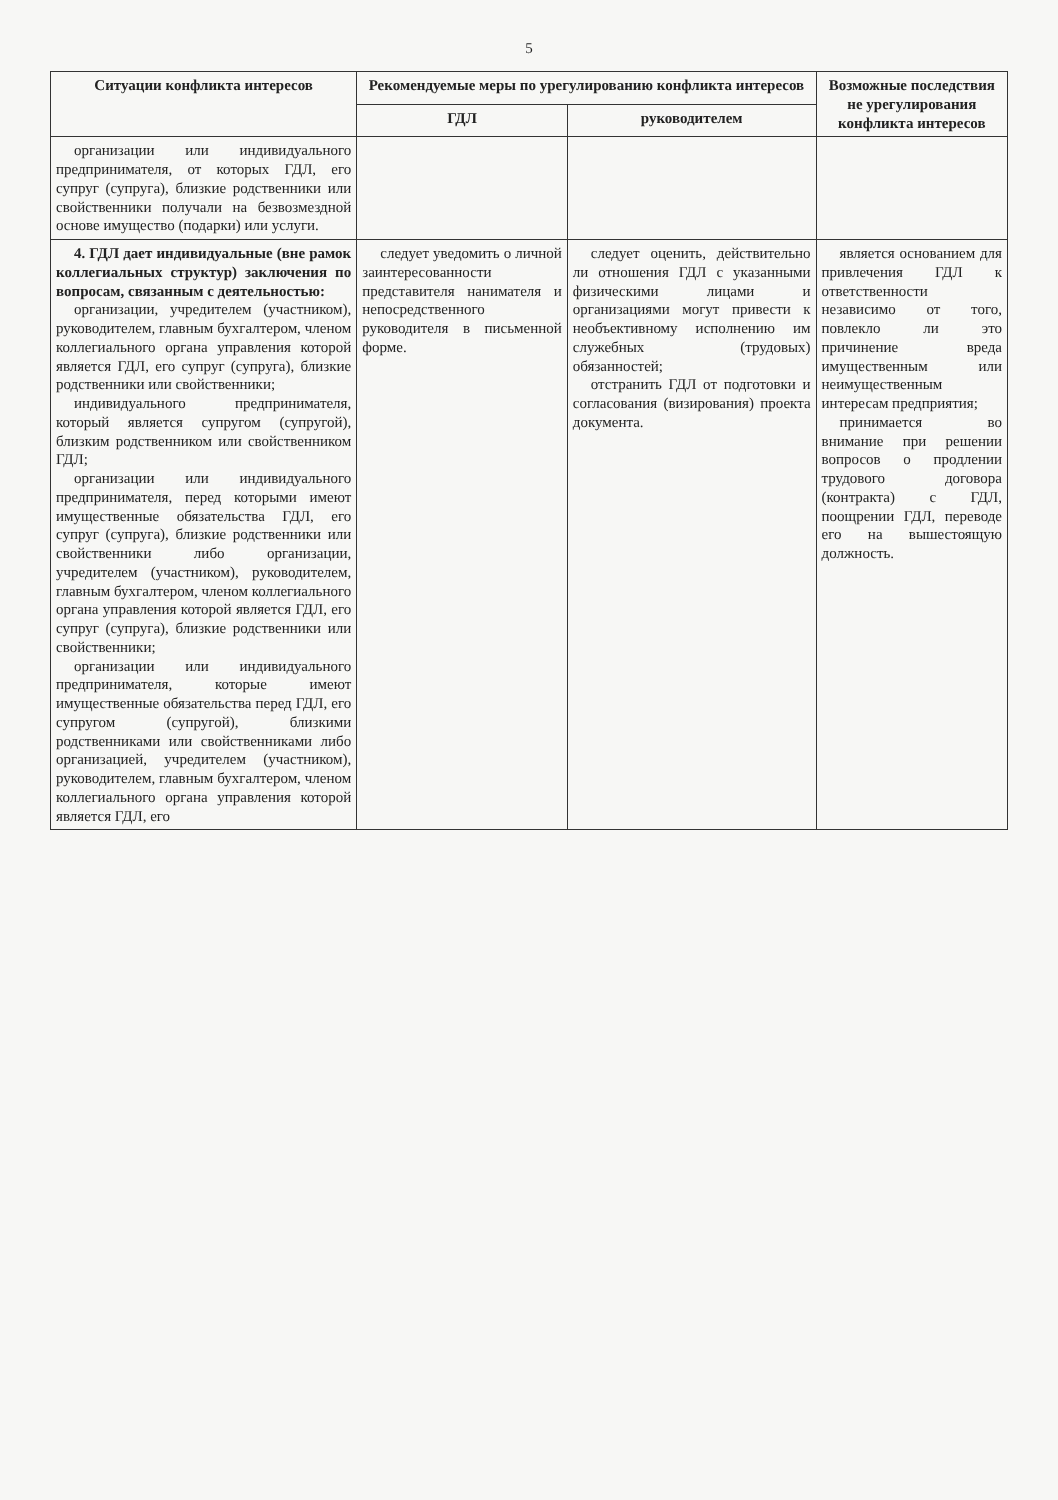5
| Ситуации конфликта интересов | Рекомендуемые меры по урегулированию конфликта интересов | | Возможные последствия не урегулирования конфликта интересов |
| --- | --- | --- | --- |
| | ГДЛ | руководителем | |
| организации или индивидуального предпринимателя, от которых ГДЛ, его супруг (супруга), близкие родственники или свойственники получали на безвозмездной основе имущество (подарки) или услуги. | | | |
| 4. ГДЛ дает индивидуальные (вне рамок коллегиальных структур) заключения по вопросам, связанным с деятельностью: организации, учредителем (участником), руководителем, главным бухгалтером, членом коллегиального органа управления которой является ГДЛ, его супруг (супруга), близкие родственники или свойственники; индивидуального предпринимателя, который является супругом (супругой), близким родственником или свойственником ГДЛ; организации или индивидуального предпринимателя, перед которыми имеют имущественные обязательства ГДЛ, его супруг (супруга), близкие родственники или свойственники либо организации, учредителем (участником), руководителем, главным бухгалтером, членом коллегиального органа управления которой является ГДЛ, его супруг (супруга), близкие родственники или свойственники; организации или индивидуального предпринимателя, которые имеют имущественные обязательства перед ГДЛ, его супругом (супругой), близкими родственниками или свойственниками либо организацией, учредителем (участником), руководителем, главным бухгалтером, членом коллегиального органа управления которой является ГДЛ, его | следует уведомить о личной заинтересованности представителя нанимателя и непосредственного руководителя в письменной форме. | следует оценить, действительно ли отношения ГДЛ с указанными физическими лицами и организациями могут привести к необъективному исполнению им служебных (трудовых) обязанностей; отстранить ГДЛ от подготовки и согласования (визирования) проекта документа. | является основанием для привлечения ГДЛ к ответственности независимо от того, повлекло ли это причинение вреда имущественным или неимущественным интересам предприятия; принимается во внимание при решении вопросов о продлении трудового договора (контракта) с ГДЛ, поощрении ГДЛ, переводе его на вышестоящую должность. |